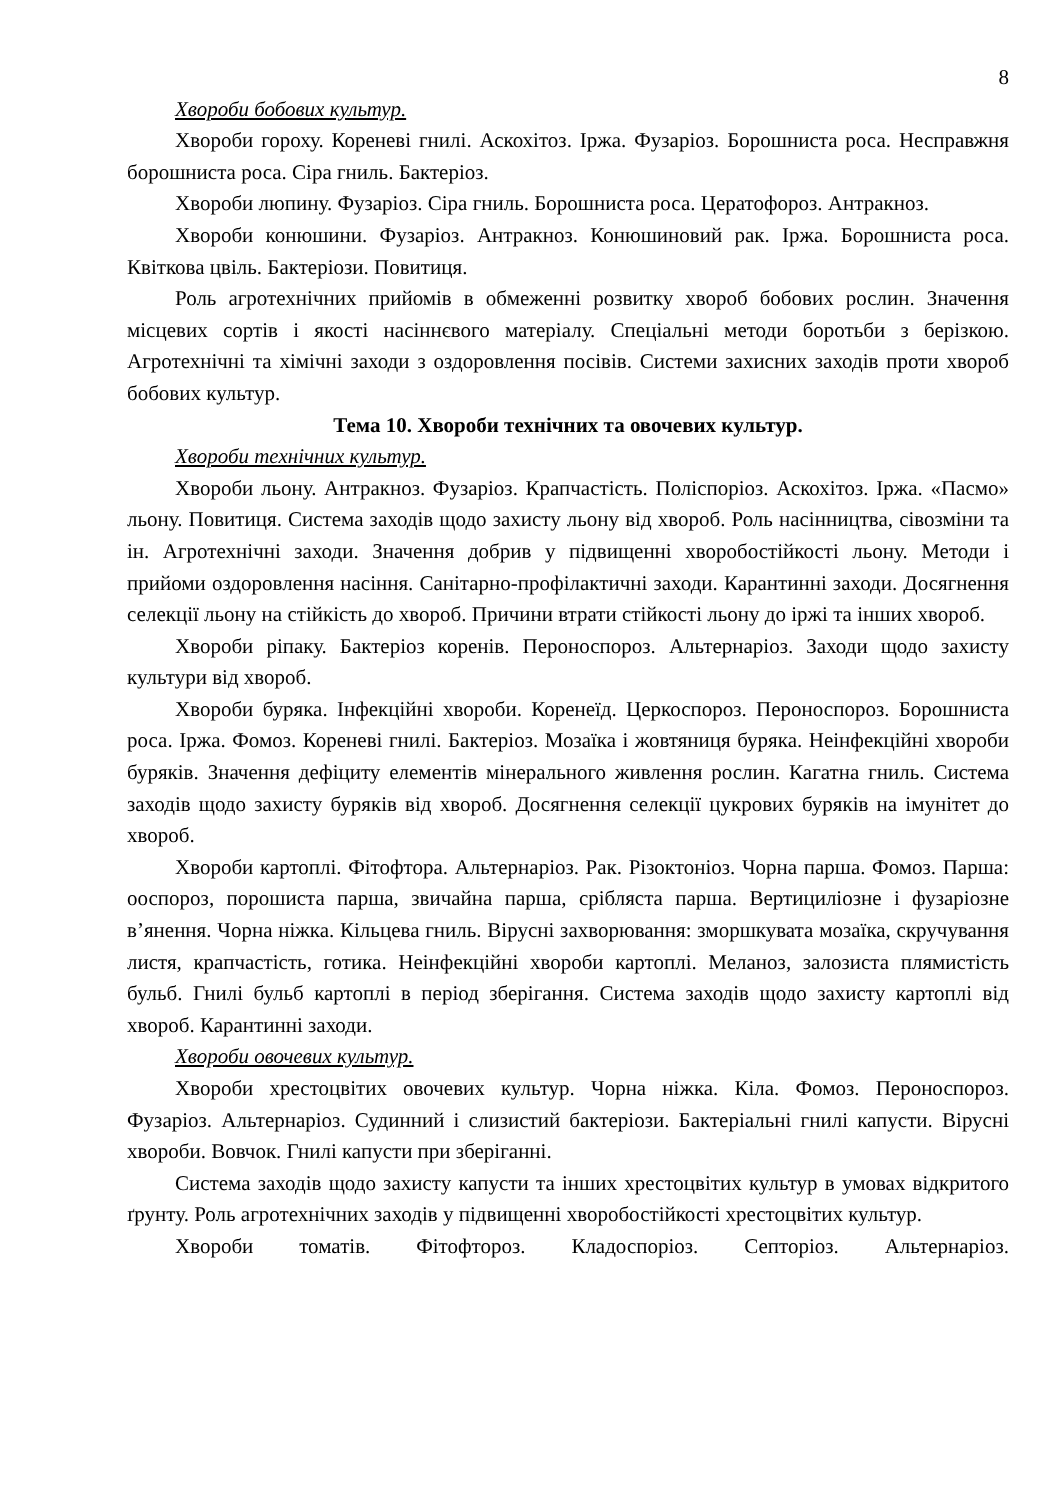8
Хвороби бобових культур.
Хвороби гороху. Кореневі гнилі. Аскохітоз. Іржа. Фузаріоз. Борошниста роса. Несправжня борошниста роса. Сіра гниль. Бактеріоз.
Хвороби люпину. Фузаріоз. Сіра гниль. Борошниста роса. Цератофороз. Антракноз.
Хвороби конюшини. Фузаріоз. Антракноз. Конюшиновий рак. Іржа. Борошниста роса. Квіткова цвіль. Бактеріози. Повитиця.
Роль агротехнічних прийомів в обмеженні розвитку хвороб бобових рослин. Значення місцевих сортів і якості насіннєвого матеріалу. Спеціальні методи боротьби з берізкою. Агротехнічні та хімічні заходи з оздоровлення посівів. Системи захисних заходів проти хвороб бобових культур.
Тема 10. Хвороби технічних та овочевих культур.
Хвороби технічних культур.
Хвороби льону. Антракноз. Фузаріоз. Крапчастість. Поліспоріоз. Аскохітоз. Іржа. «Пасмо» льону. Повитиця. Система заходів щодо захисту льону від хвороб. Роль насінництва, сівозміни та ін. Агротехнічні заходи. Значення добрив у підвищенні хворобостійкості льону. Методи і прийоми оздоровлення насіння. Санітарно-профілактичні заходи. Карантинні заходи. Досягнення селекції льону на стійкість до хвороб. Причини втрати стійкості льону до іржі та інших хвороб.
Хвороби ріпаку. Бактеріоз коренів. Пероноспороз. Альтернаріоз. Заходи щодо захисту культури від хвороб.
Хвороби буряка. Інфекційні хвороби. Коренеїд. Церкоспороз. Пероноспороз. Борошниста роса. Іржа. Фомоз. Кореневі гнилі. Бактеріоз. Мозаїка і жовтяниця буряка. Неінфекційні хвороби буряків. Значення дефіциту елементів мінерального живлення рослин. Кагатна гниль. Система заходів щодо захисту буряків від хвороб. Досягнення селекції цукрових буряків на імунітет до хвороб.
Хвороби картоплі. Фітофтора. Альтернаріоз. Рак. Різоктоніоз. Чорна парша. Фомоз. Парша: ооспороз, порошиста парша, звичайна парша, срібляста парша. Вертициліозне і фузаріозне в’янення. Чорна ніжка. Кільцева гниль. Вірусні захворювання: зморшкувата мозаїка, скручування листя, крапчастість, готика. Неінфекційні хвороби картоплі. Меланоз, залозиста плямистість бульб. Гнилі бульб картоплі в період зберігання. Система заходів щодо захисту картоплі від хвороб. Карантинні заходи.
Хвороби овочевих культур.
Хвороби хрестоцвітих овочевих культур. Чорна ніжка. Кіла. Фомоз. Пероноспороз. Фузаріоз. Альтернаріоз. Судинний і слизистий бактеріози. Бактеріальні гнилі капусти. Вірусні хвороби. Вовчок. Гнилі капусти при зберіганні.
Система заходів щодо захисту капусти та інших хрестоцвітих культур в умовах відкритого ґрунту. Роль агротехнічних заходів у підвищенні хворобостійкості хрестоцвітих культур.
Хвороби томатів. Фітофтороз. Кладоспоріоз. Септоріоз. Альтернаріоз.